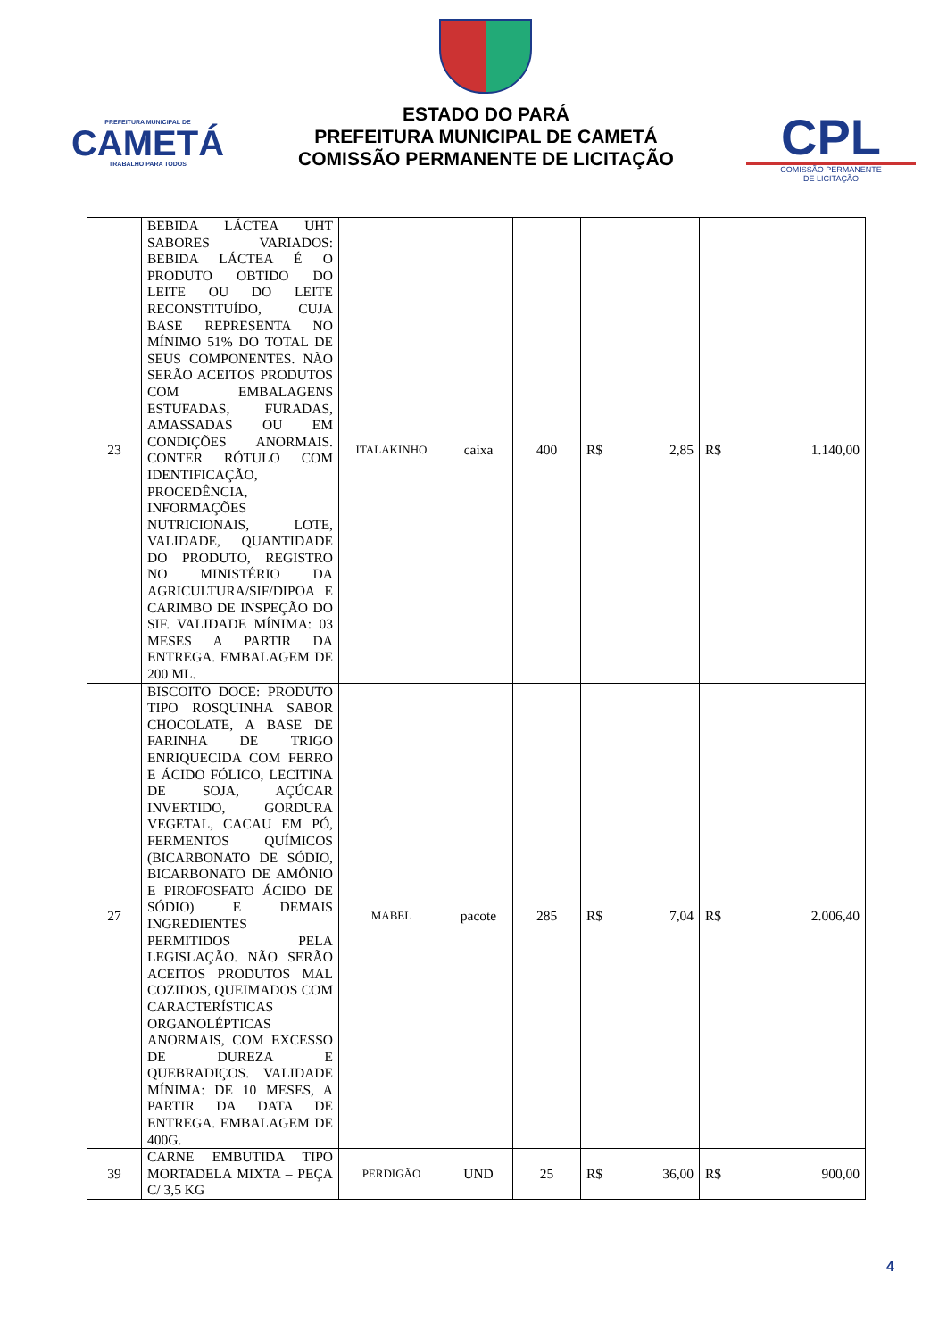PREFEITURA MUNICIPAL DE
CAMETÁ
TRABALHO PARA TODOS
ESTADO DO PARÁ
PREFEITURA MUNICIPAL DE CAMETÁ
COMISSÃO PERMANENTE DE LICITAÇÃO
CPL
COMISSÃO PERMANENTE
DE LICITAÇÃO
| 23 | BEBIDA LÁCTEA UHT SABORES VARIADOS: BEBIDA LÁCTEA É O PRODUTO OBTIDO DO LEITE OU DO LEITE RECONSTITUÍDO, CUJA BASE REPRESENTA NO MÍNIMO 51% DO TOTAL DE SEUS COMPONENTES. NÃO SERÃO ACEITOS PRODUTOS COM EMBALAGENS ESTUFADAS, FURADAS, AMASSADAS OU EM CONDIÇÕES ANORMAIS. CONTER RÓTULO COM IDENTIFICAÇÃO, PROCEDÊNCIA, INFORMAÇÕES NUTRICIONAIS, LOTE, VALIDADE, QUANTIDADE DO PRODUTO, REGISTRO NO MINISTÉRIO DA AGRICULTURA/SIF/DIPOA E CARIMBO DE INSPEÇÃO DO SIF. VALIDADE MÍNIMA: 03 MESES A PARTIR DA ENTREGA. EMBALAGEM DE 200 ML. | ITALAKINHO | caixa | 400 | R$ 2,85 | R$ 1.140,00 |
| 27 | BISCOITO DOCE: PRODUTO TIPO ROSQUINHA SABOR CHOCOLATE, A BASE DE FARINHA DE TRIGO ENRIQUECIDA COM FERRO E ÁCIDO FÓLICO, LECITINA DE SOJA, AÇÚCAR INVERTIDO, GORDURA VEGETAL, CACAU EM PÓ, FERMENTOS QUÍMICOS (BICARBONATO DE SÓDIO, BICARBONATO DE AMÔNIO E PIROFOSFATO ÁCIDO DE SÓDIO) E DEMAIS INGREDIENTES PERMITIDOS PELA LEGISLAÇÃO. NÃO SERÃO ACEITOS PRODUTOS MAL COZIDOS, QUEIMADOS COM CARACTERÍSTICAS ORGANOLÉPTICAS ANORMAIS, COM EXCESSO DE DUREZA E QUEBRADIÇOS. VALIDADE MÍNIMA: DE 10 MESES, A PARTIR DA DATA DE ENTREGA. EMBALAGEM DE 400G. | MABEL | pacote | 285 | R$ 7,04 | R$ 2.006,40 |
| 39 | CARNE EMBUTIDA TIPO MORTADELA MIXTA – PEÇA C/ 3,5 KG | PERDIGÃO | UND | 25 | R$ 36,00 | R$ 900,00 |
4